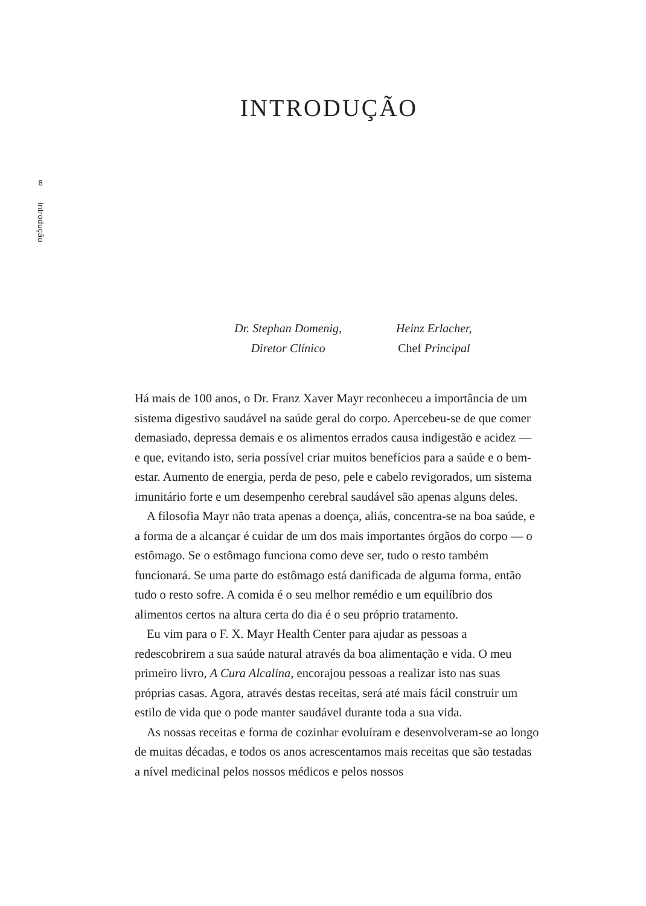8
Introdução
INTRODUÇÃO
Dr. Stephan Domenig,
Diretor Clínico
Heinz Erlacher,
Chef Principal
Há mais de 100 anos, o Dr. Franz Xaver Mayr reconheceu a importância de um sistema digestivo saudável na saúde geral do corpo. Apercebeu-se de que comer demasiado, depressa demais e os alimentos errados causa indigestão e acidez — e que, evitando isto, seria possível criar muitos benefícios para a saúde e o bem-estar. Aumento de energia, perda de peso, pele e cabelo revigorados, um sistema imunitário forte e um desempenho cerebral saudável são apenas alguns deles.
A filosofia Mayr não trata apenas a doença, aliás, concentra-se na boa saúde, e a forma de a alcançar é cuidar de um dos mais importantes órgãos do corpo — o estômago. Se o estômago funciona como deve ser, tudo o resto também funcionará. Se uma parte do estômago está danificada de alguma forma, então tudo o resto sofre. A comida é o seu melhor remédio e um equilíbrio dos alimentos certos na altura certa do dia é o seu próprio tratamento.
Eu vim para o F. X. Mayr Health Center para ajudar as pessoas a redescobrirem a sua saúde natural através da boa alimentação e vida. O meu primeiro livro, A Cura Alcalina, encorajou pessoas a realizar isto nas suas próprias casas. Agora, através destas receitas, será até mais fácil construir um estilo de vida que o pode manter saudável durante toda a sua vida.
As nossas receitas e forma de cozinhar evoluíram e desenvolveram-se ao longo de muitas décadas, e todos os anos acrescentamos mais receitas que são testadas a nível medicinal pelos nossos médicos e pelos nossos